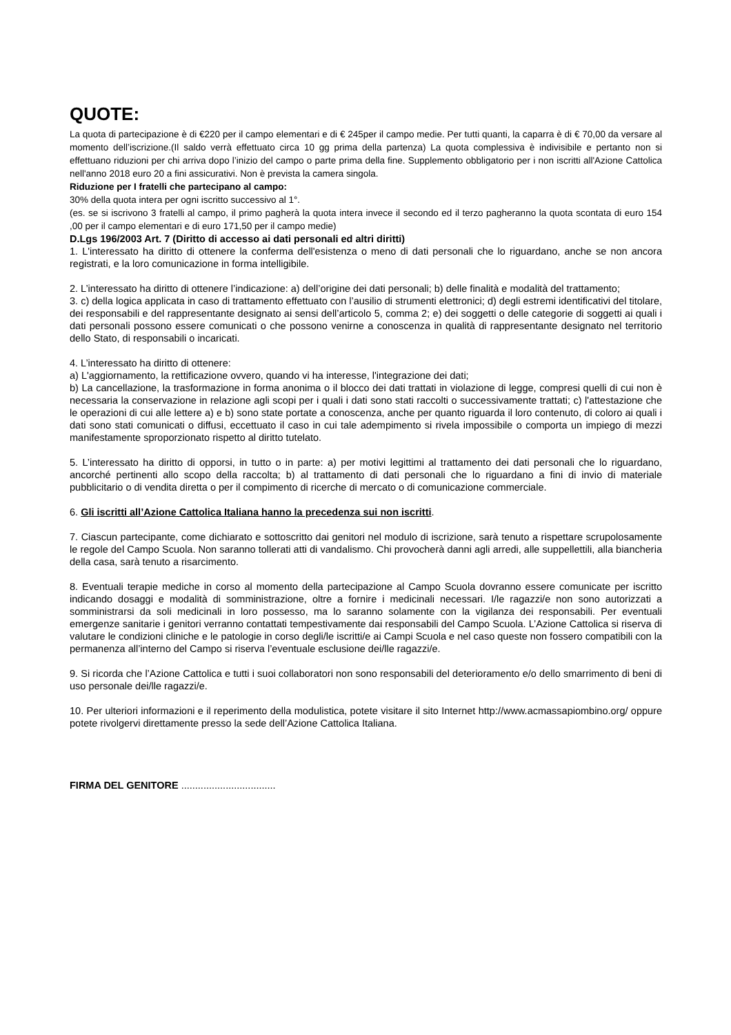QUOTE:
La quota di partecipazione è di €220 per il campo elementari e di € 245per il campo medie. Per tutti quanti, la caparra è di € 70,00 da versare al momento dell’iscrizione.(Il saldo verrà effettuato circa 10 gg prima della partenza) La quota complessiva è indivisibile e pertanto non si effettuano riduzioni per chi arriva dopo l’inizio del campo o parte prima della fine. Supplemento obbligatorio per i non iscritti all'Azione Cattolica nell'anno 2018 euro 20 a fini assicurativi. Non è prevista la camera singola.
Riduzione per I fratelli che partecipano al campo:
30% della quota intera per ogni iscritto successivo al 1°.
(es. se si iscrivono 3 fratelli al campo, il primo pagherà la quota intera invece il secondo ed il terzo pagheranno la quota scontata di euro 154 ,00 per il campo elementari e di euro 171,50 per il campo medie)
D.Lgs 196/2003 Art. 7 (Diritto di accesso ai dati personali ed altri diritti)
1. L'interessato ha diritto di ottenere la conferma dell'esistenza o meno di dati personali che lo riguardano, anche se non ancora registrati, e la loro comunicazione in forma intelligibile.
2. L’interessato ha diritto di ottenere l’indicazione: a) dell’origine dei dati personali; b) delle finalità e modalità del trattamento;
3. c) della logica applicata in caso di trattamento effettuato con l’ausilio di strumenti elettronici; d) degli estremi identificativi del titolare, dei responsabili e del rappresentante designato ai sensi dell’articolo 5, comma 2; e) dei soggetti o delle categorie di soggetti ai quali i dati personali possono essere comunicati o che possono venirne a conoscenza in qualità di rappresentante designato nel territorio dello Stato, di responsabili o incaricati.
4. L’interessato ha diritto di ottenere:
a) L'aggiornamento, la rettificazione ovvero, quando vi ha interesse, l'integrazione dei dati;
b) La cancellazione, la trasformazione in forma anonima o il blocco dei dati trattati in violazione di legge, compresi quelli di cui non è necessaria la conservazione in relazione agli scopi per i quali i dati sono stati raccolti o successivamente trattati; c) l'attestazione che le operazioni di cui alle lettere a) e b) sono state portate a conoscenza, anche per quanto riguarda il loro contenuto, di coloro ai quali i dati sono stati comunicati o diffusi, eccettuato il caso in cui tale adempimento si rivela impossibile o comporta un impiego di mezzi manifestamente sproporzionato rispetto al diritto tutelato.
5. L’interessato ha diritto di opporsi, in tutto o in parte: a) per motivi legittimi al trattamento dei dati personali che lo riguardano, ancorché pertinenti allo scopo della raccolta; b) al trattamento di dati personali che lo riguardano a fini di invio di materiale pubblicitario o di vendita diretta o per il compimento di ricerche di mercato o di comunicazione commerciale.
6. Gli iscritti all’Azione Cattolica Italiana hanno la precedenza sui non iscritti.
7. Ciascun partecipante, come dichiarato e sottoscritto dai genitori nel modulo di iscrizione, sarà tenuto a rispettare scrupolosamente le regole del Campo Scuola. Non saranno tollerati atti di vandalismo. Chi provocherà danni agli arredi, alle suppellettili, alla biancheria della casa, sarà tenuto a risarcimento.
8. Eventuali terapie mediche in corso al momento della partecipazione al Campo Scuola dovranno essere comunicate per iscritto indicando dosaggi e modalità di somministrazione, oltre a fornire i medicinali necessari. I/le ragazzi/e non sono autorizzati a somministrarsi da soli medicinali in loro possesso, ma lo saranno solamente con la vigilanza dei responsabili. Per eventuali emergenze sanitarie i genitori verranno contattati tempestivamente dai responsabili del Campo Scuola. L’Azione Cattolica si riserva di valutare le condizioni cliniche e le patologie in corso degli/le iscritti/e ai Campi Scuola e nel caso queste non fossero compatibili con la permanenza all’interno del Campo si riserva l’eventuale esclusione dei/lle ragazzi/e.
9. Si ricorda che l’Azione Cattolica e tutti i suoi collaboratori non sono responsabili del deterioramento e/o dello smarrimento di beni di uso personale dei/lle ragazzi/e.
10. Per ulteriori informazioni e il reperimento della modulistica, potete visitare il sito Internet http://www.acmassapiombino.org/ oppure potete rivolgervi direttamente presso la sede dell’Azione Cattolica Italiana.
FIRMA DEL GENITORE ..................................